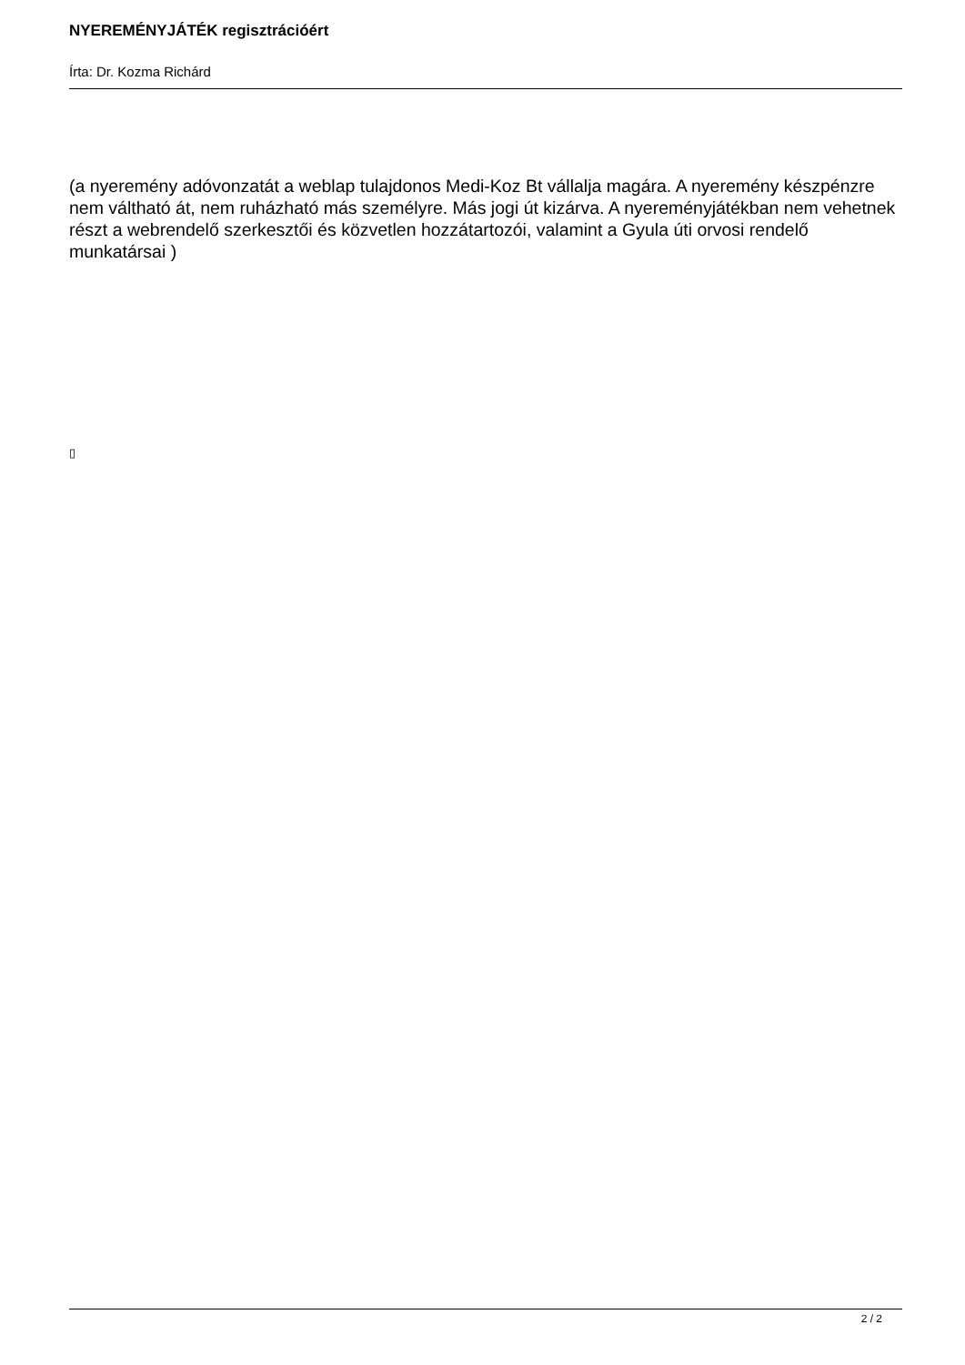NYEREMÉNYJÁTÉK regisztrációért
Írta: Dr. Kozma Richárd
(a nyeremény adóvonzatát a weblap tulajdonos Medi-Koz Bt vállalja magára. A nyeremény készpénzre nem váltható át, nem ruházható más személyre. Más jogi út kizárva. A nyereményjátékban nem vehetnek részt a webrendelő szerkesztői és közvetlen hozzátartozói, valamint a Gyula úti orvosi rendelő munkatársai )
▯
2 / 2